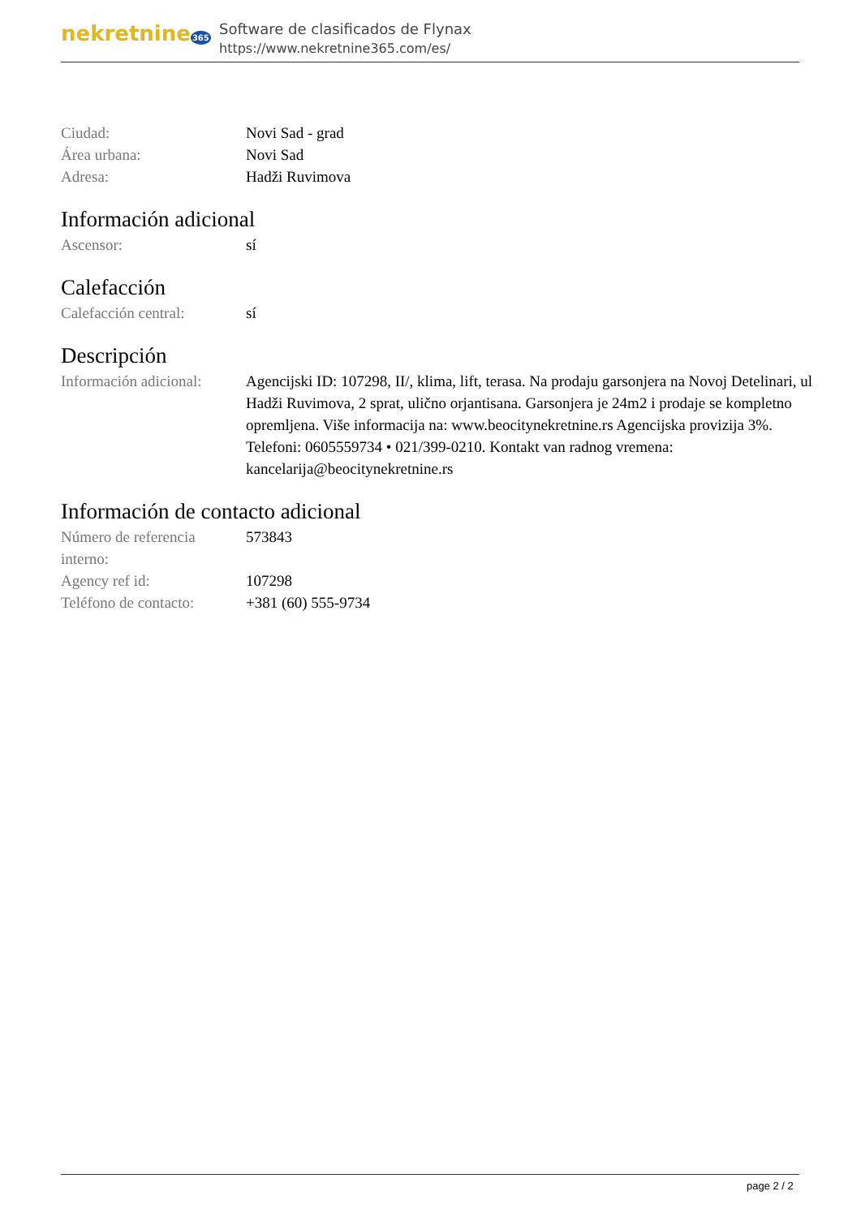nekretnine365
Software de clasificados de Flynax
https://www.nekretnine365.com/es/
| Ciudad: | Novi Sad - grad |
| Área urbana: | Novi Sad |
| Adresa: | Hadži Ruvimova |
Información adicional
| Ascensor: | sí |
Calefacción
| Calefacción central: | sí |
Descripción
| Información adicional: | Agencijski ID: 107298, II/, klima, lift, terasa. Na prodaju garsonjera na Novoj Detelinari, ul Hadži Ruvimova, 2 sprat, ulično orjantisana. Garsonjera je 24m2 i prodaje se kompletno opremljena. Više informacija na: www.beocitynekretnine.rs Agencijska provizija 3%. Telefoni: 0605559734 • 021/399-0210. Kontakt van radnog vremena: kancelarija@beocitynekretnine.rs |
Información de contacto adicional
| Número de referencia interno: | 573843 |
| Agency ref id: | 107298 |
| Teléfono de contacto: | +381 (60) 555-9734 |
page 2 / 2